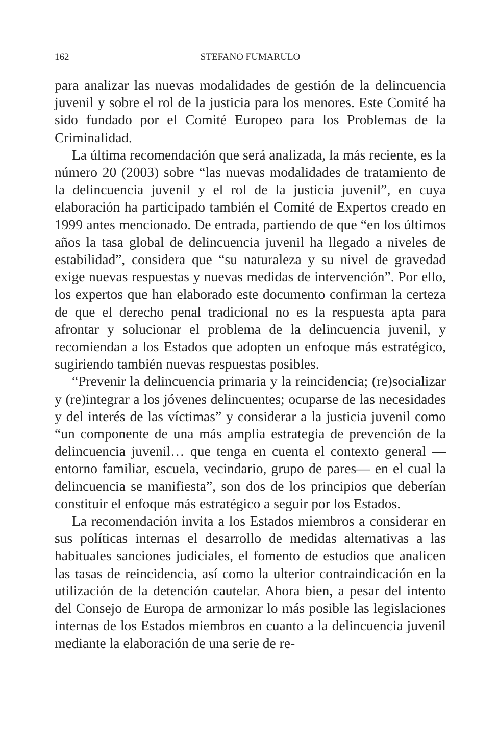162 STEFANO FUMARULO
para analizar las nuevas modalidades de gestión de la delincuencia juvenil y sobre el rol de la justicia para los menores. Este Comité ha sido fundado por el Comité Europeo para los Problemas de la Criminalidad.
La última recomendación que será analizada, la más reciente, es la número 20 (2003) sobre “las nuevas modalidades de tratamiento de la delincuencia juvenil y el rol de la justicia juvenil”, en cuya elaboración ha participado también el Comité de Expertos creado en 1999 antes mencionado. De entrada, partiendo de que “en los últimos años la tasa global de delincuencia juvenil ha llegado a niveles de estabilidad”, considera que “su naturaleza y su nivel de gravedad exige nuevas respuestas y nuevas medidas de intervención”. Por ello, los expertos que han elaborado este documento confirman la certeza de que el derecho penal tradicional no es la respuesta apta para afrontar y solucionar el problema de la delincuencia juvenil, y recomiendan a los Estados que adopten un enfoque más estratégico, sugiriendo también nuevas respuestas posibles.
“Prevenir la delincuencia primaria y la reincidencia; (re)socializar y (re)integrar a los jóvenes delincuentes; ocuparse de las necesidades y del interés de las víctimas” y considerar a la justicia juvenil como “un componente de una más amplia estrategia de prevención de la delincuencia juvenil… que tenga en cuenta el contexto general —entorno familiar, escuela, vecindario, grupo de pares— en el cual la delincuencia se manifiesta”, son dos de los principios que deberían constituir el enfoque más estratégico a seguir por los Estados.
La recomendación invita a los Estados miembros a considerar en sus políticas internas el desarrollo de medidas alternativas a las habituales sanciones judiciales, el fomento de estudios que analicen las tasas de reincidencia, así como la ulterior contraindicación en la utilización de la detención cautelar. Ahora bien, a pesar del intento del Consejo de Europa de armonizar lo más posible las legislaciones internas de los Estados miembros en cuanto a la delincuencia juvenil mediante la elaboración de una serie de re-